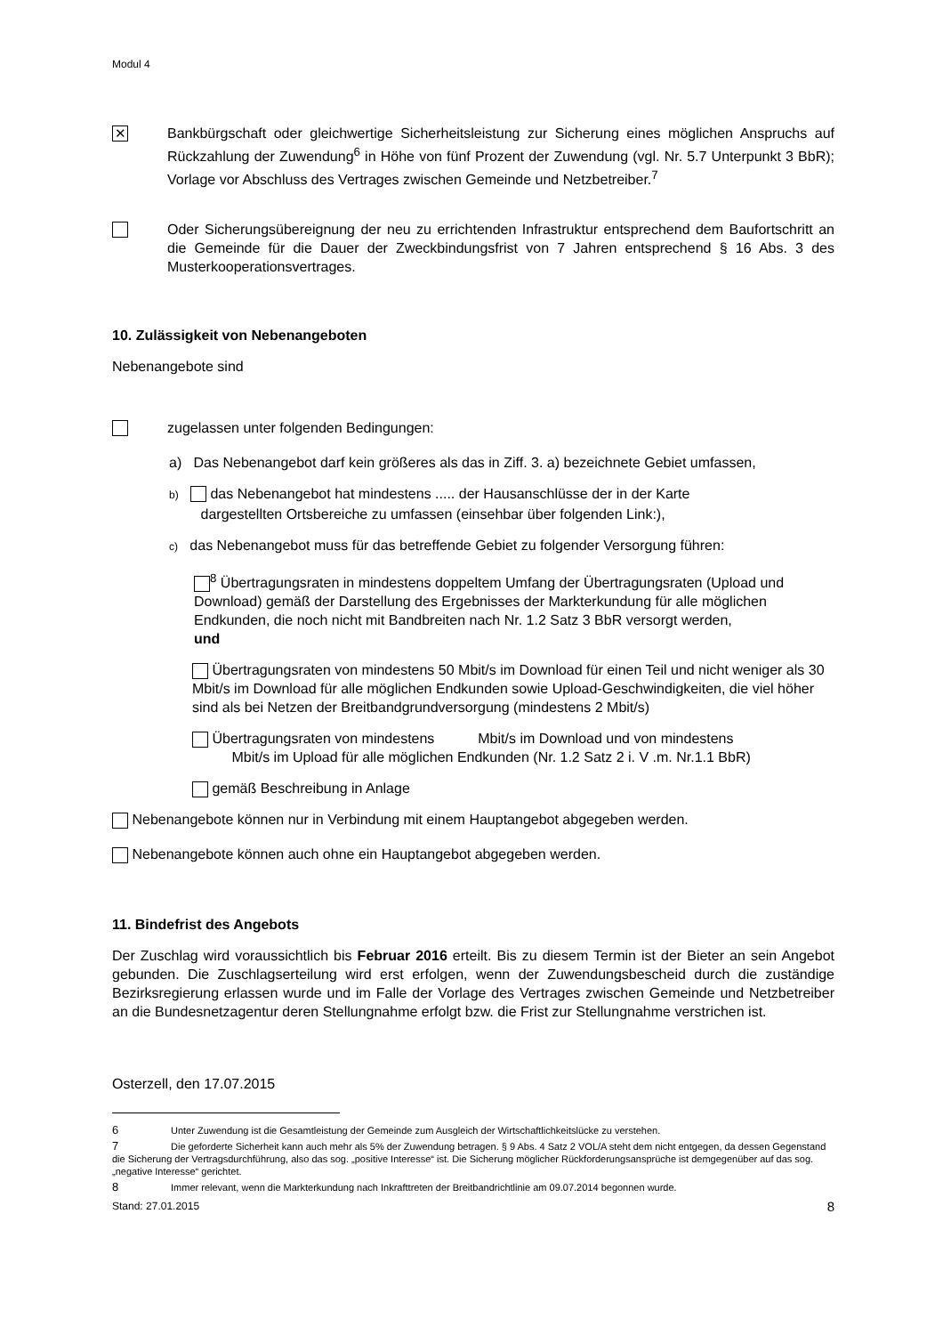Modul 4
✕
Bankbürgschaft oder gleichwertige Sicherheitsleistung zur Sicherung eines möglichen Anspruchs auf Rückzahlung der Zuwendung<sup>6</sup> in Höhe von fünf Prozent der Zuwendung (vgl. Nr. 5.7 Unterpunkt 3 BbR); Vorlage vor Abschluss des Vertrages zwischen Gemeinde und Netzbetreiber.<sup>7</sup>
Oder Sicherungsübereignung der neu zu errichtenden Infrastruktur entsprechend dem Baufortschritt an die Gemeinde für die Dauer der Zweckbindungsfrist von 7 Jahren entsprechend § 16 Abs. 3 des Musterkooperationsvertrages.
10. Zulässigkeit von Nebenangeboten
Nebenangebote sind
zugelassen unter folgenden Bedingungen:
a) Das Nebenangebot darf kein größeres als das in Ziff. 3. a) bezeichnete Gebiet umfassen,
b) das Nebenangebot hat mindestens ..... der Hausanschlüsse der in der Karte
dargestellten Ortsbereiche zu umfassen (einsehbar über folgenden Link:),
c) das Nebenangebot muss für das betreffende Gebiet zu folgender Versorgung führen:
<sup>8</sup> Übertragungsraten in mindestens doppeltem Umfang der Übertragungsraten (Upload und Download) gemäß der Darstellung des Ergebnisses der Markterkundung für alle möglichen Endkunden, die noch nicht mit Bandbreiten nach Nr. 1.2 Satz 3 BbR versorgt werden,
und
Übertragungsraten von mindestens 50 Mbit/s im Download für einen Teil und nicht weniger als 30 Mbit/s im Download für alle möglichen Endkunden sowie Upload-Geschwindigkeiten, die viel höher sind als bei Netzen der Breitbandgrundversorgung (mindestens 2 Mbit/s)
Übertragungsraten von mindestens Mbit/s im Download und von mindestens
Mbit/s im Upload für alle möglichen Endkunden (Nr. 1.2 Satz 2 i. V .m. Nr.1.1 BbR)
gemäß Beschreibung in Anlage
Nebenangebote können nur in Verbindung mit einem Hauptangebot abgegeben werden.
Nebenangebote können auch ohne ein Hauptangebot abgegeben werden.
11. Bindefrist des Angebots
Der Zuschlag wird voraussichtlich bis Februar 2016 erteilt. Bis zu diesem Termin ist der Bieter an sein Angebot gebunden. Die Zuschlagserteilung wird erst erfolgen, wenn der Zuwendungsbescheid durch die zuständige Bezirksregierung erlassen wurde und im Falle der Vorlage des Vertrages zwischen Gemeinde und Netzbetreiber an die Bundesnetzagentur deren Stellungnahme erfolgt bzw. die Frist zur Stellungnahme verstrichen ist.
Osterzell, den 17.07.2015
6 Unter Zuwendung ist die Gesamtleistung der Gemeinde zum Ausgleich der Wirtschaftlichkeitslücke zu verstehen.
7 Die geforderte Sicherheit kann auch mehr als 5% der Zuwendung betragen. § 9 Abs. 4 Satz 2 VOL/A steht dem nicht entgegen, da dessen Gegenstand die Sicherung der Vertragsdurchführung, also das sog. „positive Interesse“ ist. Die Sicherung möglicher Rückforderungsansprüche ist demgegenüber auf das sog. „negative Interesse“ gerichtet.
8 Immer relevant, wenn die Markterkundung nach Inkrafttreten der Breitbandrichtlinie am 09.07.2014 begonnen wurde.
Stand: 27.01.2015 8